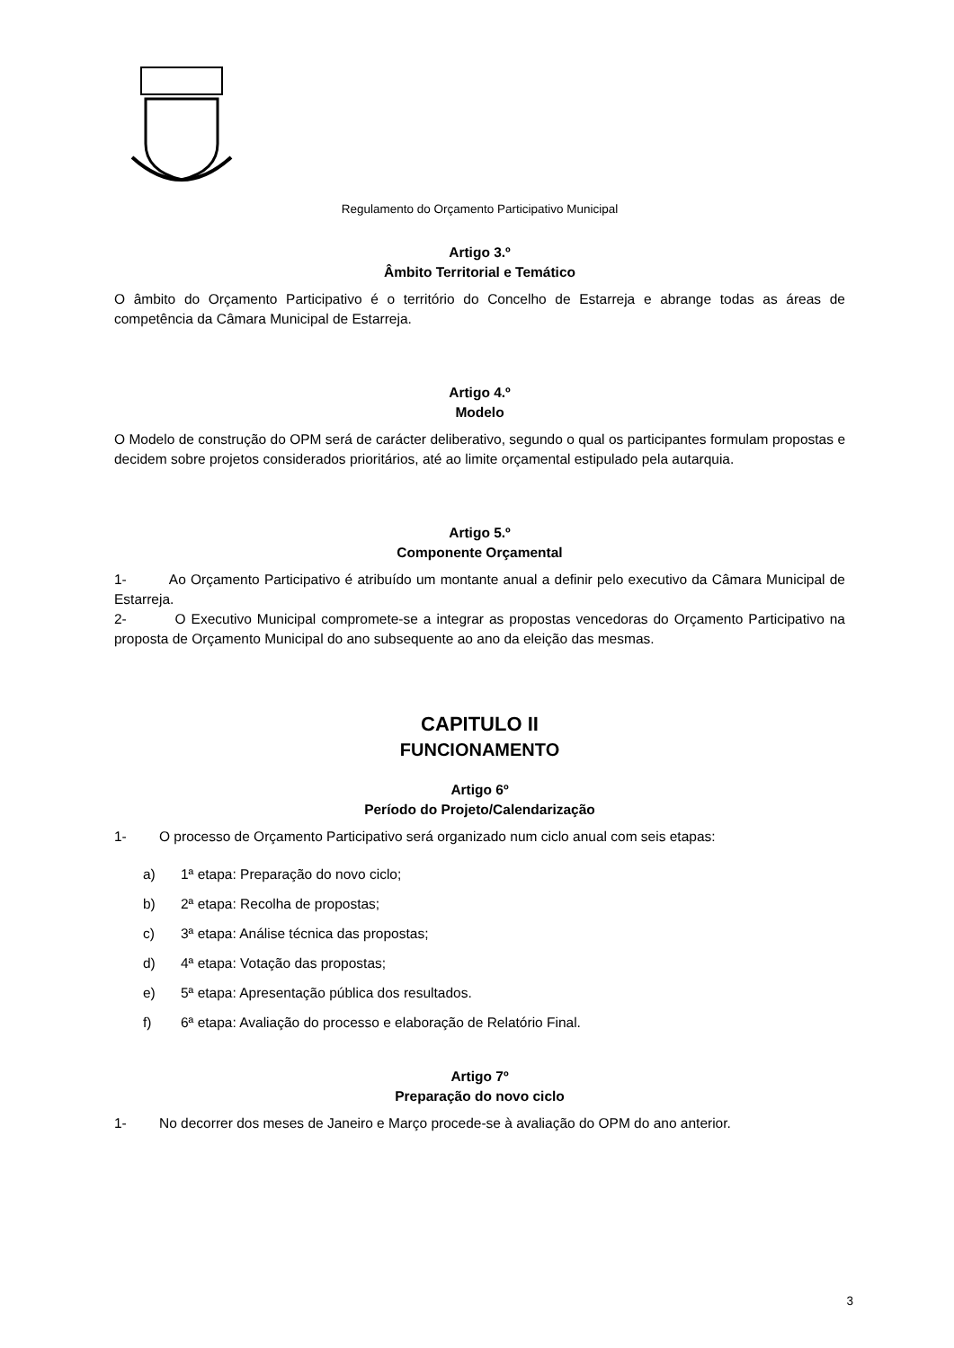Regulamento do Orçamento Participativo Municipal
Artigo 3.º
Âmbito Territorial e Temático
O âmbito do Orçamento Participativo é o território do Concelho de Estarreja e abrange todas as áreas de competência da Câmara Municipal de Estarreja.
Artigo 4.º
Modelo
O Modelo de construção do OPM será de carácter deliberativo, segundo o qual os participantes formulam propostas e decidem sobre projetos considerados prioritários, até ao limite orçamental estipulado pela autarquia.
Artigo 5.º
Componente Orçamental
1- Ao Orçamento Participativo é atribuído um montante anual a definir pelo executivo da Câmara Municipal de Estarreja.
2- O Executivo Municipal compromete-se a integrar as propostas vencedoras do Orçamento Participativo na proposta de Orçamento Municipal do ano subsequente ao ano da eleição das mesmas.
CAPITULO II
FUNCIONAMENTO
Artigo 6º
Período do Projeto/Calendarização
1- O processo de Orçamento Participativo será organizado num ciclo anual com seis etapas:
a) 1ª etapa: Preparação do novo ciclo;
b) 2ª etapa: Recolha de propostas;
c) 3ª etapa: Análise técnica das propostas;
d) 4ª etapa: Votação das propostas;
e) 5ª etapa: Apresentação pública dos resultados.
f) 6ª etapa: Avaliação do processo e elaboração de Relatório Final.
Artigo 7º
Preparação do novo ciclo
1- No decorrer dos meses de Janeiro e Março procede-se à avaliação do OPM do ano anterior.
3